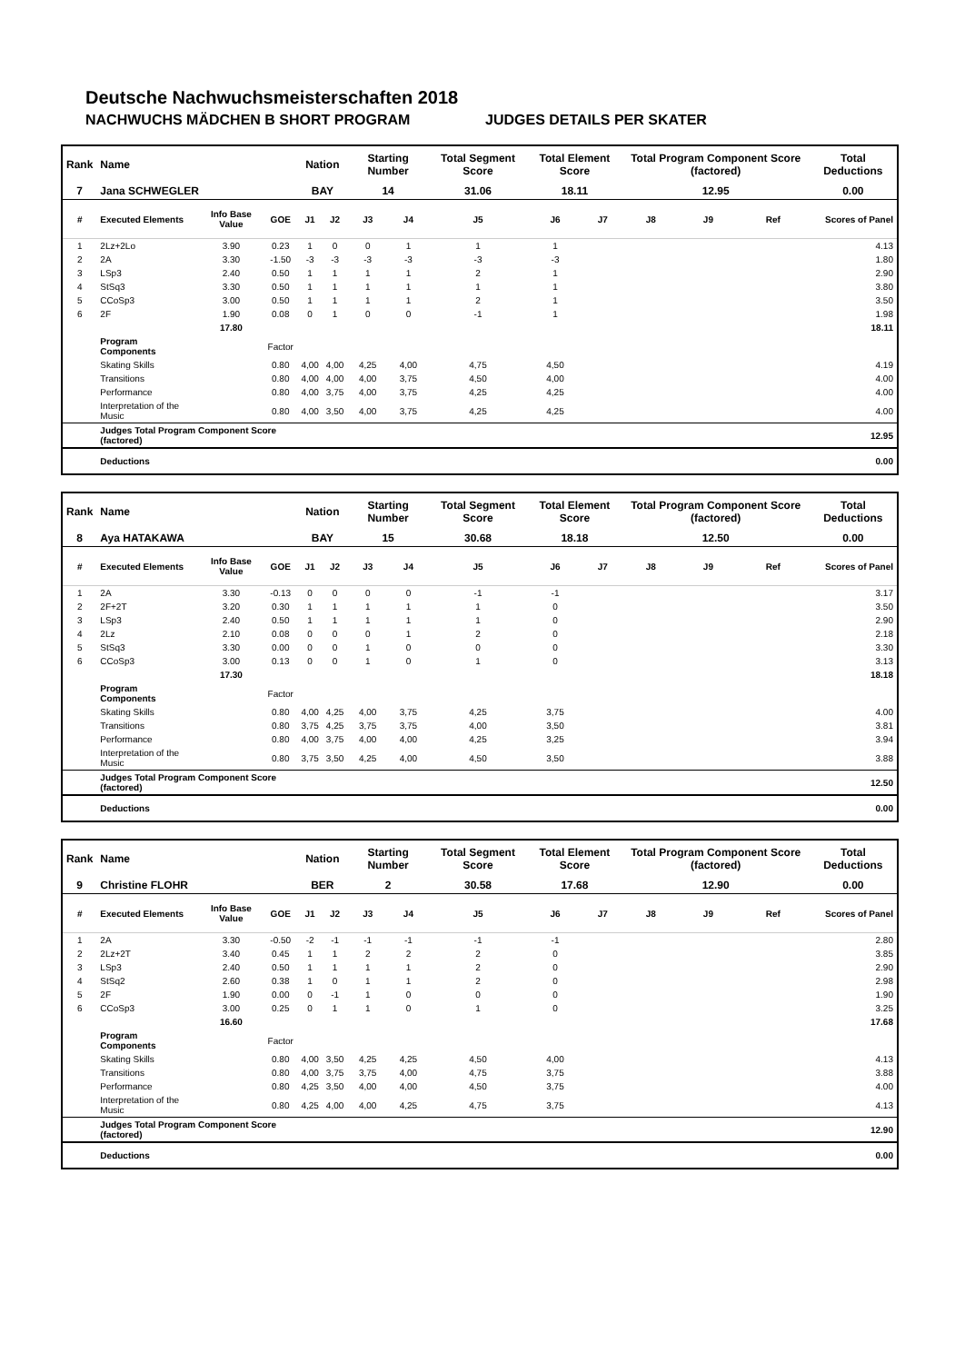Deutsche Nachwuchsmeisterschaften 2018
NACHWUCHS MÄDCHEN B SHORT PROGRAM JUDGES DETAILS PER SKATER
| Rank | Name | | | Nation | | Starting Number | | Total Segment Score | Total Element Score | | Total Program Component Score (factored) | | | Total Deductions |
| --- | --- | --- | --- | --- | --- | --- | --- | --- | --- | --- | --- | --- | --- | --- |
| 7 | Jana SCHWEGLER | | | BAY | | 14 | | 31.06 | 18.11 | | 12.95 | | | 0.00 |
| # | Executed Elements | Info Base Value | GOE | J1 | J2 | J3 | J4 | J5 | J6 | J7 | J8 | J9 | Ref | Scores of Panel |
| 1 | 2Lz+2Lo | 3.90 | 0.23 | 1 | 0 | 0 | 1 | 1 | 1 | | | | | 4.13 |
| 2 | 2A | 3.30 | -1.50 | -3 | -3 | -3 | -3 | -3 | -3 | | | | | 1.80 |
| 3 | LSp3 | 2.40 | 0.50 | 1 | 1 | 1 | 1 | 2 | 1 | | | | | 2.90 |
| 4 | StSq3 | 3.30 | 0.50 | 1 | 1 | 1 | 1 | 1 | 1 | | | | | 3.80 |
| 5 | CCoSp3 | 3.00 | 0.50 | 1 | 1 | 1 | 1 | 2 | 1 | | | | | 3.50 |
| 6 | 2F | 1.90 | 0.08 | 0 | 1 | 0 | 0 | -1 | 1 | | | | | 1.98 |
| | | 17.80 | | | | | | | | | | | | 18.11 |
| | Program Components | | Factor | | | | | | | | | | | |
| | Skating Skills | | 0.80 | 4,00 | 4,00 | 4,25 | 4,00 | 4,75 | 4,50 | | | | | 4.19 |
| | Transitions | | 0.80 | 4,00 | 4,00 | 4,00 | 3,75 | 4,50 | 4,00 | | | | | 4.00 |
| | Performance | | 0.80 | 4,00 | 3,75 | 4,00 | 3,75 | 4,25 | 4,25 | | | | | 4.00 |
| | Interpretation of the Music | | 0.80 | 4,00 | 3,50 | 4,00 | 3,75 | 4,25 | 4,25 | | | | | 4.00 |
| | Judges Total Program Component Score (factored) | | | | | | | | | | | | | 12.95 |
| | Deductions | | | | | | | | | | | | | 0.00 |
| Rank | Name | | | Nation | | Starting Number | | Total Segment Score | Total Element Score | | Total Program Component Score (factored) | | | Total Deductions |
| --- | --- | --- | --- | --- | --- | --- | --- | --- | --- | --- | --- | --- | --- | --- |
| 8 | Aya HATAKAWA | | | BAY | | 15 | | 30.68 | 18.18 | | 12.50 | | | 0.00 |
| # | Executed Elements | Info Base Value | GOE | J1 | J2 | J3 | J4 | J5 | J6 | J7 | J8 | J9 | Ref | Scores of Panel |
| 1 | 2A | 3.30 | -0.13 | 0 | 0 | 0 | 0 | -1 | -1 | | | | | 3.17 |
| 2 | 2F+2T | 3.20 | 0.30 | 1 | 1 | 1 | 1 | 1 | 0 | | | | | 3.50 |
| 3 | LSp3 | 2.40 | 0.50 | 1 | 1 | 1 | 1 | 1 | 0 | | | | | 2.90 |
| 4 | 2Lz | 2.10 | 0.08 | 0 | 0 | 0 | 1 | 2 | 0 | | | | | 2.18 |
| 5 | StSq3 | 3.30 | 0.00 | 0 | 0 | 1 | 0 | 0 | 0 | | | | | 3.30 |
| 6 | CCoSp3 | 3.00 | 0.13 | 0 | 0 | 1 | 0 | 1 | 0 | | | | | 3.13 |
| | | 17.30 | | | | | | | | | | | | 18.18 |
| | Program Components | | Factor | | | | | | | | | | | |
| | Skating Skills | | 0.80 | 4,00 | 4,25 | 4,00 | 3,75 | 4,25 | 3,75 | | | | | 4.00 |
| | Transitions | | 0.80 | 3,75 | 4,25 | 3,75 | 3,75 | 4,00 | 3,50 | | | | | 3.81 |
| | Performance | | 0.80 | 4,00 | 3,75 | 4,00 | 4,00 | 4,25 | 3,25 | | | | | 3.94 |
| | Interpretation of the Music | | 0.80 | 3,75 | 3,50 | 4,25 | 4,00 | 4,50 | 3,50 | | | | | 3.88 |
| | Judges Total Program Component Score (factored) | | | | | | | | | | | | | 12.50 |
| | Deductions | | | | | | | | | | | | | 0.00 |
| Rank | Name | | | Nation | | Starting Number | | Total Segment Score | Total Element Score | | Total Program Component Score (factored) | | | Total Deductions |
| --- | --- | --- | --- | --- | --- | --- | --- | --- | --- | --- | --- | --- | --- | --- |
| 9 | Christine FLOHR | | | BER | | 2 | | 30.58 | 17.68 | | 12.90 | | | 0.00 |
| # | Executed Elements | Info Base Value | GOE | J1 | J2 | J3 | J4 | J5 | J6 | J7 | J8 | J9 | Ref | Scores of Panel |
| 1 | 2A | 3.30 | -0.50 | -2 | -1 | -1 | -1 | -1 | -1 | | | | | 2.80 |
| 2 | 2Lz+2T | 3.40 | 0.45 | 1 | 1 | 2 | 2 | 2 | 0 | | | | | 3.85 |
| 3 | LSp3 | 2.40 | 0.50 | 1 | 1 | 1 | 1 | 2 | 0 | | | | | 2.90 |
| 4 | StSq2 | 2.60 | 0.38 | 1 | 0 | 1 | 1 | 2 | 0 | | | | | 2.98 |
| 5 | 2F | 1.90 | 0.00 | 0 | -1 | 1 | 0 | 0 | 0 | | | | | 1.90 |
| 6 | CCoSp3 | 3.00 | 0.25 | 0 | 1 | 1 | 0 | 1 | 0 | | | | | 3.25 |
| | | 16.60 | | | | | | | | | | | | 17.68 |
| | Program Components | | Factor | | | | | | | | | | | |
| | Skating Skills | | 0.80 | 4,00 | 3,50 | 4,25 | 4,25 | 4,50 | 4,00 | | | | | 4.13 |
| | Transitions | | 0.80 | 4,00 | 3,75 | 3,75 | 4,00 | 4,75 | 3,75 | | | | | 3.88 |
| | Performance | | 0.80 | 4,25 | 3,50 | 4,00 | 4,00 | 4,50 | 3,75 | | | | | 4.00 |
| | Interpretation of the Music | | 0.80 | 4,25 | 4,00 | 4,00 | 4,25 | 4,75 | 3,75 | | | | | 4.13 |
| | Judges Total Program Component Score (factored) | | | | | | | | | | | | | 12.90 |
| | Deductions | | | | | | | | | | | | | 0.00 |